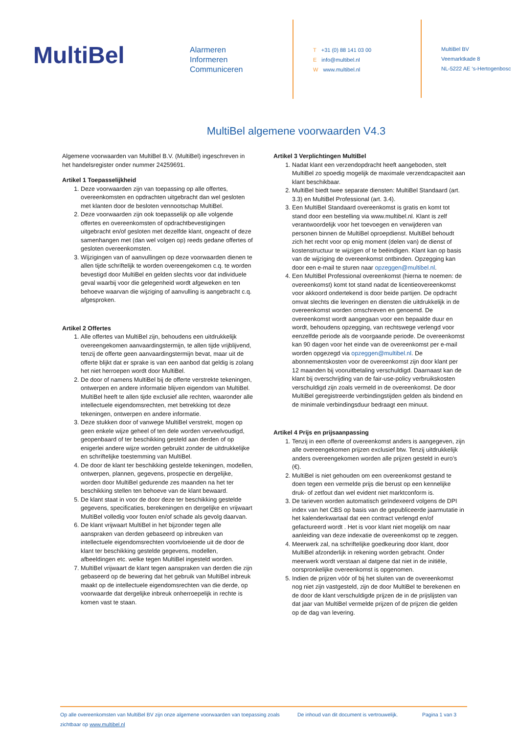MultiBel
Alarmeren
Informeren
Communiceren
T +31 (0) 88 141 03 00
Einfo@multibel.nl
Wwww.multibel.nl
MultiBel BV
Veemarktkade 8
NL-5222 AE ‘s-Hertogenbosc
MultiBel algemene voorwaarden V4.3
Algemene voorwaarden van MultiBel B.V. (MultiBel) ingeschreven in het handelsregister onder nummer 24259691.
Artikel 1 Toepasselijkheid
1. Deze voorwaarden zijn van toepassing op alle offertes, overeenkomsten en opdrachten uitgebracht dan wel gesloten met klanten door de besloten vennootschap MultiBel.
2. Deze voorwaarden zijn ook toepasselijk op alle volgende offertes en overeenkomsten of opdrachtbevestigingen uitgebracht en/of gesloten met dezelfde klant, ongeacht of deze samenhangen met (dan wel volgen op) reeds gedane offertes of gesloten overeenkomsten.
3. Wijzigingen van of aanvullingen op deze voorwaarden dienen te allen tijde schriftelijk te worden overeengekomen c.q. te worden bevestigd door MultiBel en gelden slechts voor dat individuele geval waarbij voor die gelegenheid wordt afgeweken en ten behoeve waarvan die wijziging of aanvulling is aangebracht c.q. afgesproken.
Artikel 2 Offertes
1. Alle offertes van MultiBel zijn, behoudens een uitdrukkelijk overeengekomen aanvaardingstermijn, te allen tijde vrijblijvend, tenzij de offerte geen aanvaardingstermijn bevat, maar uit de offerte blijkt dat er sprake is van een aanbod dat geldig is zolang het niet herroepen wordt door MultiBel.
2. De door of namens MultiBel bij de offerte verstrekte tekeningen, ontwerpen en andere informatie blijven eigendom van MultiBel. MultiBel heeft te allen tijde exclusief alle rechten, waaronder alle intellectuele eigendomsrechten, met betrekking tot deze tekeningen, ontwerpen en andere informatie.
3. Deze stukken door of vanwege MultiBel verstrekt, mogen op geen enkele wijze geheel of ten dele worden verveelvoudigd, geopenbaard of ter beschikking gesteld aan derden of op enigerlei andere wijze worden gebruikt zonder de uitdrukkelijke en schriftelijke toestemming van MultiBel.
4. De door de klant ter beschikking gestelde tekeningen, modellen, ontwerpen, plannen, gegevens, prospectie en dergelijke, worden door MultiBel gedurende zes maanden na het ter beschikking stellen ten behoeve van de klant bewaard.
5. De klant staat in voor de door deze ter beschikking gestelde gegevens, specificaties, berekeningen en dergelijke en vrijwaart MultiBel volledig voor fouten en/of schade als gevolg daarvan.
6. De klant vrijwaart MultiBel in het bijzonder tegen alle aanspraken van derden gebaseerd op inbreuken van intellectuele eigendomsrechten voortvloeiende uit de door de klant ter beschikking gestelde gegevens, modellen, afbeeldingen etc. welke tegen MultiBel ingesteld worden.
7. MultiBel vrijwaart de klant tegen aanspraken van derden die zijn gebaseerd op de bewering dat het gebruik van MultiBel inbreuk maakt op de intellectuele eigendomsrechten van die derde, op voorwaarde dat dergelijke inbreuk onherroepelijk in rechte is komen vast te staan.
Artikel 3 Verplichtingen MultiBel
1. Nadat klant een verzendopdracht heeft aangeboden, stelt MultiBel zo spoedig mogelijk de maximale verzendcapaciteit aan klant beschikbaar.
2. MultiBel biedt twee separate diensten: MultiBel Standaard (art. 3.3) en MultiBel Professional (art. 3.4).
3. Een MultiBel Standaard overeenkomst is gratis en komt tot stand door een bestelling via www.multibel.nl. Klant is zelf verantwoordelijk voor het toevoegen en verwijderen van personen binnen de MultiBel oproepdienst. MultiBel behoudt zich het recht voor op enig moment (delen van) de dienst of kostenstructuur te wijzigen of te beëindigen. Klant kan op basis van de wijziging de overeenkomst ontbinden. Opzegging kan door een e-mail te sturen naar opzeggen@multibel.nl.
4. Een MultiBel Professional overeenkomst (hierna te noemen: de overeenkomst) komt tot stand nadat de licentieovereenkomst voor akkoord ondertekend is door beide partijen. De opdracht omvat slechts die leveringen en diensten die uitdrukkelijk in de overeenkomst worden omschreven en genoemd. De overeenkomst wordt aangegaan voor een bepaalde duur en wordt, behoudens opzegging, van rechtswege verlengd voor eenzelfde periode als de voorgaande periode. De overeenkomst kan 90 dagen voor het einde van de overeenkomst per e-mail worden opgezegd via opzeggen@multibel.nl. De abonnementskosten voor de overeenkomst zijn door klant per 12 maanden bij vooruitbetaling verschuldigd. Daarnaast kan de klant bij overschrijding van de fair-use-policy verbruikskosten verschuldigd zijn zoals vermeld in de overeenkomst. De door MultiBel geregistreerde verbindingstijden gelden als bindend en de minimale verbindingsduur bedraagt een minuut.
Artikel 4 Prijs en prijsaanpassing
1. Tenzij in een offerte of overeenkomst anders is aangegeven, zijn alle overeengekomen prijzen exclusief btw. Tenzij uitdrukkelijk anders overeengekomen worden alle prijzen gesteld in euro’s (€).
2. MultiBel is niet gehouden om een overeenkomst gestand te doen tegen een vermelde prijs die berust op een kennelijke druk- of zetfout dan wel evident niet marktconform is.
3. De tarieven worden automatisch geïndexeerd volgens de DPI index van het CBS op basis van de gepubliceerde jaarmutatie in het kalenderkwartaal dat een contract verlengd en/of gefactureerd wordt . Het is voor klant niet mogelijk om naar aanleiding van deze indexatie de overeenkomst op te zeggen.
4. Meerwerk zal, na schriftelijke goedkeuring door klant, door MultiBel afzonderlijk in rekening worden gebracht. Onder meerwerk wordt verstaan al datgene dat niet in de initiële, oorspronkelijke overeenkomst is opgenomen.
5. Indien de prijzen vóór of bij het sluiten van de overeenkomst nog niet zijn vastgesteld, zijn de door MultiBel te berekenen en de door de klant verschuldigde prijzen de in de prijslijsten van dat jaar van MultiBel vermelde prijzen of de prijzen die gelden op de dag van levering.
Op alle overeenkomsten van MultiBel BV zijn onze algemene voorwaarden van toepassing zoals zichtbaar op www.multibel.nl
De inhoud van dit document is vertrouwelijk.
Pagina 1 van 3